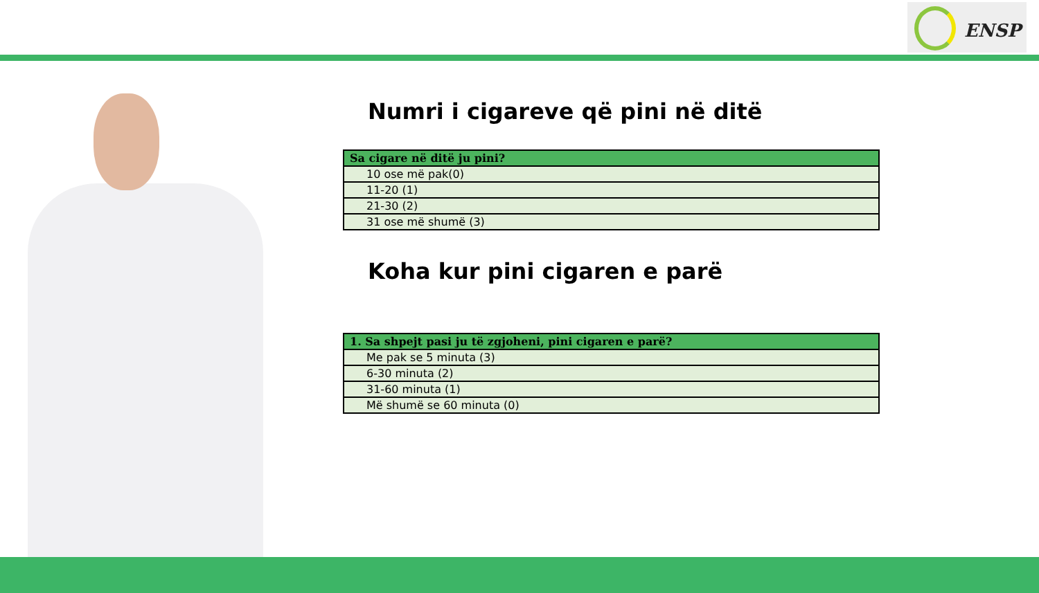ENSP
Numri i cigareve që pini në ditë
| Sa cigare në ditë ju pini? |
| --- |
| 10 ose më pak(0) |
| 11-20 (1) |
| 21-30 (2) |
| 31 ose më shumë (3) |
Koha kur pini cigaren e parë
| 1. Sa shpejt pasi ju të zgjoheni, pini cigaren e parë? |
| --- |
| Me pak se 5 minuta (3) |
| 6-30 minuta (2) |
| 31-60 minuta (1) |
| Më shumë se 60 minuta (0) |